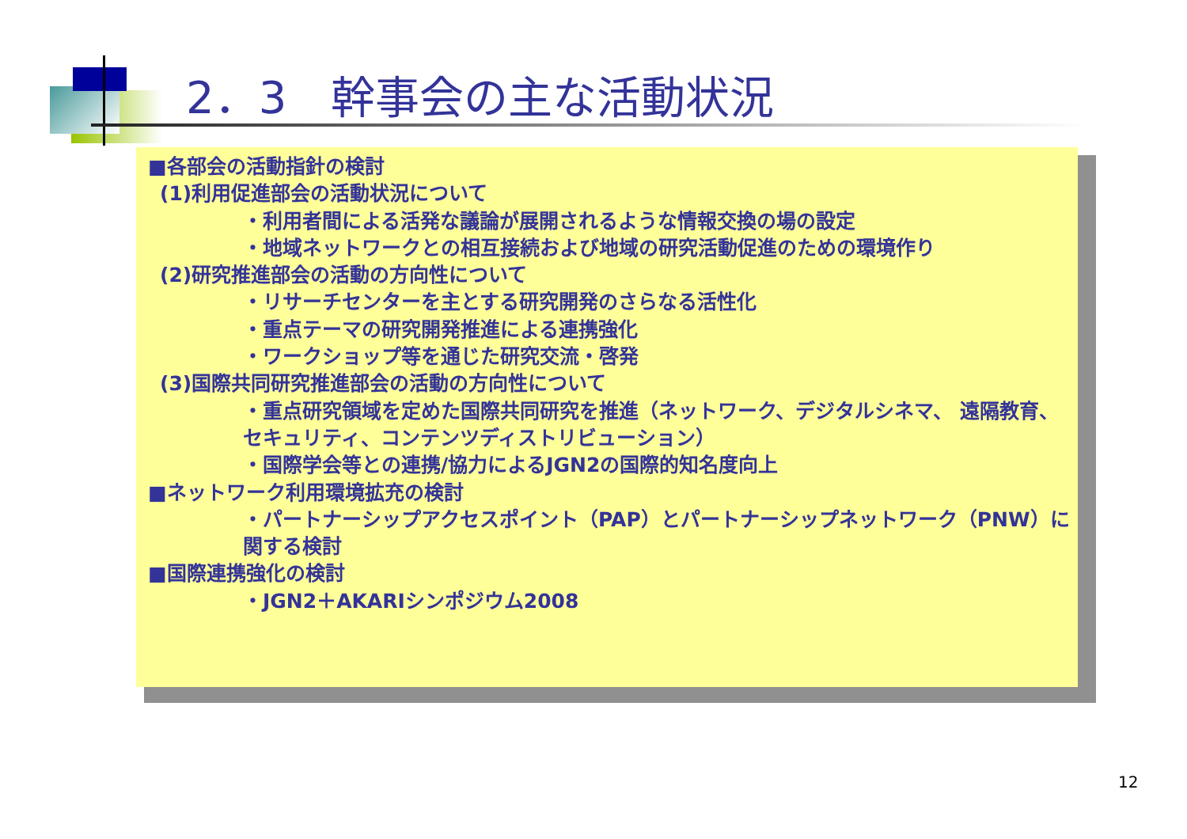2．3　幹事会の主な活動状況
■各部会の活動指針の検討
(1)利用促進部会の活動状況について
・利用者間による活発な議論が展開されるような情報交換の場の設定
・地域ネットワークとの相互接続および地域の研究活動促進のための環境作り
(2)研究推進部会の活動の方向性について
・リサーチセンターを主とする研究開発のさらなる活性化
・重点テーマの研究開発推進による連携強化
・ワークショップ等を通じた研究交流・啓発
(3)国際共同研究推進部会の活動の方向性について
・重点研究領域を定めた国際共同研究を推進（ネットワーク、デジタルシネマ、 遠隔教育、セキュリティ、コンテンツディストリビューション）
・国際学会等との連携/協力によるJGN2の国際的知名度向上
■ネットワーク利用環境拡充の検討
・パートナーシップアクセスポイント（PAP）とパートナーシップネットワーク（PNW）に関する検討
■国際連携強化の検討
・JGN2＋AKARIシンポジウム2008
12